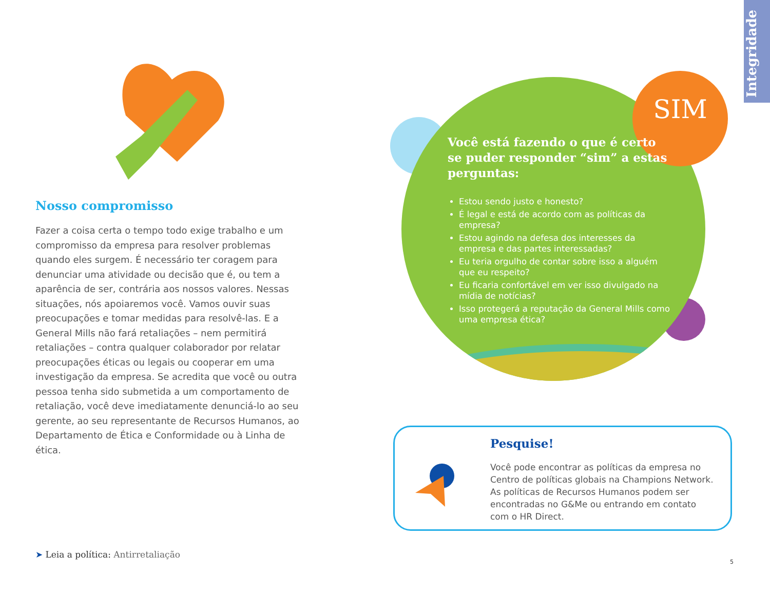Integridade
Nosso compromisso
Fazer a coisa certa o tempo todo exige trabalho e um compromisso da empresa para resolver problemas quando eles surgem. É necessário ter coragem para denunciar uma atividade ou decisão que é, ou tem a aparência de ser, contrária aos nossos valores. Nessas situações, nós apoiaremos você. Vamos ouvir suas preocupações e tomar medidas para resolvê-las. E a General Mills não fará retaliações – nem permitirá retaliações – contra qualquer colaborador por relatar preocupações éticas ou legais ou cooperar em uma investigação da empresa. Se acredita que você ou outra pessoa tenha sido submetida a um comportamento de retaliação, você deve imediatamente denunciá-lo ao seu gerente, ao seu representante de Recursos Humanos, ao Departamento de Ética e Conformidade ou à Linha de ética.
➤ Leia a política: Antirretaliação
SIM
Você está fazendo o que é certo se puder responder “sim” a estas perguntas:
Estou sendo justo e honesto?
É legal e está de acordo com as políticas da empresa?
Estou agindo na defesa dos interesses da empresa e das partes interessadas?
Eu teria orgulho de contar sobre isso a alguém que eu respeito?
Eu ficaria confortável em ver isso divulgado na mídia de notícias?
Isso protegerá a reputação da General Mills como uma empresa ética?
Pesquise!
Você pode encontrar as políticas da empresa no Centro de políticas globais na Champions Network. As políticas de Recursos Humanos podem ser encontradas no G&Me ou entrando em contato com o HR Direct.
5